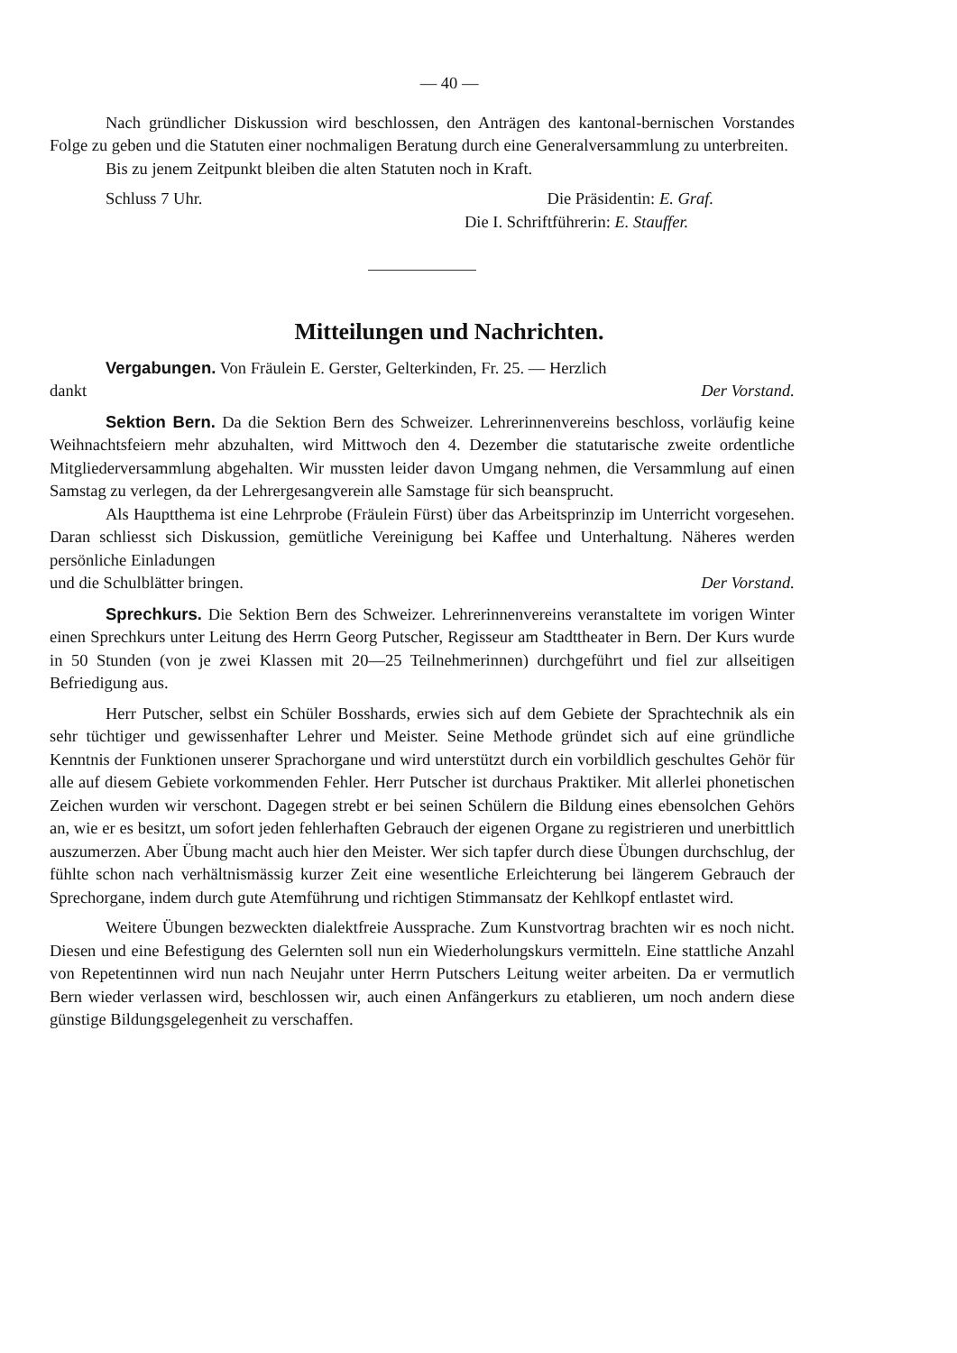— 40 —
Nach gründlicher Diskussion wird beschlossen, den Anträgen des kantonal-bernischen Vorstandes Folge zu geben und die Statuten einer nochmaligen Beratung durch eine Generalversammlung zu unterbreiten.
Bis zu jenem Zeitpunkt bleiben die alten Statuten noch in Kraft.
Schluss 7 Uhr. Die Präsidentin: E. Graf.
Die I. Schriftführerin: E. Stauffer.
Mitteilungen und Nachrichten.
Vergabungen. Von Fräulein E. Gerster, Gelterkinden, Fr. 25. — Herzlich
dankt Der Vorstand.
Sektion Bern. Da die Sektion Bern des Schweizer. Lehrerinnenvereins beschloss, vorläufig keine Weihnachtsfeiern mehr abzuhalten, wird Mittwoch den 4. Dezember die statutarische zweite ordentliche Mitgliederversammlung abgehalten. Wir mussten leider davon Umgang nehmen, die Versammlung auf einen Samstag zu verlegen, da der Lehrergesangverein alle Samstage für sich beansprucht.
Als Hauptthema ist eine Lehrprobe (Fräulein Fürst) über das Arbeitsprinzip im Unterricht vorgesehen. Daran schliesst sich Diskussion, gemütliche Vereinigung bei Kaffee und Unterhaltung. Näheres werden persönliche Einladungen
und die Schulblätter bringen. Der Vorstand.
Sprechkurs. Die Sektion Bern des Schweizer. Lehrerinnenvereins veranstaltete im vorigen Winter einen Sprechkurs unter Leitung des Herrn Georg Putscher, Regisseur am Stadttheater in Bern. Der Kurs wurde in 50 Stunden (von je zwei Klassen mit 20—25 Teilnehmerinnen) durchgeführt und fiel zur allseitigen Befriedigung aus.
Herr Putscher, selbst ein Schüler Bosshards, erwies sich auf dem Gebiete der Sprachtechnik als ein sehr tüchtiger und gewissenhafter Lehrer und Meister. Seine Methode gründet sich auf eine gründliche Kenntnis der Funktionen unserer Sprachorgane und wird unterstützt durch ein vorbildlich geschultes Gehör für alle auf diesem Gebiete vorkommenden Fehler. Herr Putscher ist durchaus Praktiker. Mit allerlei phonetischen Zeichen wurden wir verschont. Dagegen strebt er bei seinen Schülern die Bildung eines ebensolchen Gehörs an, wie er es besitzt, um sofort jeden fehlerhaften Gebrauch der eigenen Organe zu registrieren und unerbittlich auszumerzen. Aber Übung macht auch hier den Meister. Wer sich tapfer durch diese Übungen durchschlug, der fühlte schon nach verhältnismässig kurzer Zeit eine wesentliche Erleichterung bei längerem Gebrauch der Sprechorgane, indem durch gute Atemführung und richtigen Stimmansatz der Kehlkopf entlastet wird.
Weitere Übungen bezweckten dialektfreie Aussprache. Zum Kunstvortrag brachten wir es noch nicht. Diesen und eine Befestigung des Gelernten soll nun ein Wiederholungskurs vermitteln. Eine stattliche Anzahl von Repetentinnen wird nun nach Neujahr unter Herrn Putschers Leitung weiter arbeiten. Da er vermutlich Bern wieder verlassen wird, beschlossen wir, auch einen Anfängerkurs zu etablieren, um noch andern diese günstige Bildungsgelegenheit zu verschaffen.